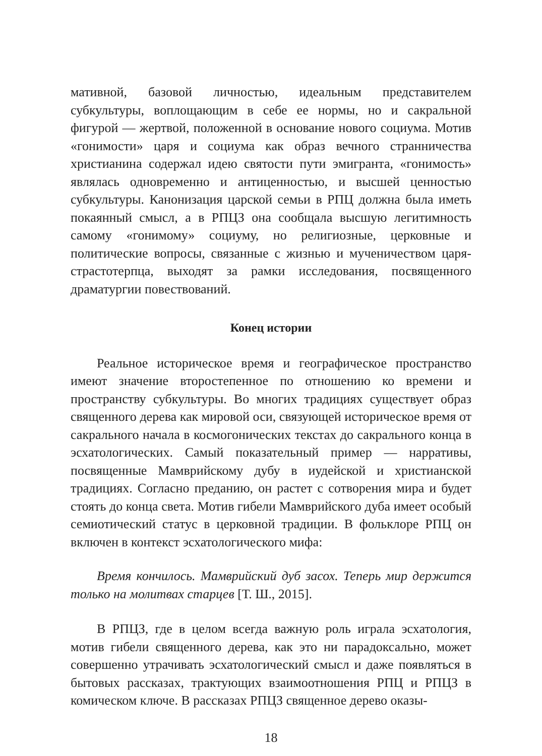мативной, базовой личностью, идеальным представителем субкультуры, воплощающим в себе ее нормы, но и сакральной фигурой — жертвой, положенной в основание нового социума. Мотив «гонимости» царя и социума как образ вечного странничества христианина содержал идею святости пути эмигранта, «гонимость» являлась одновременно и антиценностью, и высшей ценностью субкультуры. Канонизация царской семьи в РПЦ должна была иметь покаянный смысл, а в РПЦЗ она сообщала высшую легитимность самому «гонимому» социуму, но религиозные, церковные и политические вопросы, связанные с жизнью и мученичеством царя-страстотерпца, выходят за рамки исследования, посвященного драматургии повествований.
Конец истории
Реальное историческое время и географическое пространство имеют значение второстепенное по отношению ко времени и пространству субкультуры. Во многих традициях существует образ священного дерева как мировой оси, связующей историческое время от сакрального начала в космогонических текстах до сакрального конца в эсхатологических. Самый показательный пример — нарративы, посвященные Мамврийскому дубу в иудейской и христианской традициях. Согласно преданию, он растет с сотворения мира и будет стоять до конца света. Мотив гибели Мамврийского дуба имеет особый семиотический статус в церковной традиции. В фольклоре РПЦ он включен в контекст эсхатологического мифа:
Время кончилось. Мамврийский дуб засох. Теперь мир держится только на молитвах старцев [Т. Ш., 2015].
В РПЦЗ, где в целом всегда важную роль играла эсхатология, мотив гибели священного дерева, как это ни парадоксально, может совершенно утрачивать эсхатологический смысл и даже появляться в бытовых рассказах, трактующих взаимоотношения РПЦ и РПЦЗ в комическом ключе. В рассказах РПЦЗ священное дерево оказы-
18